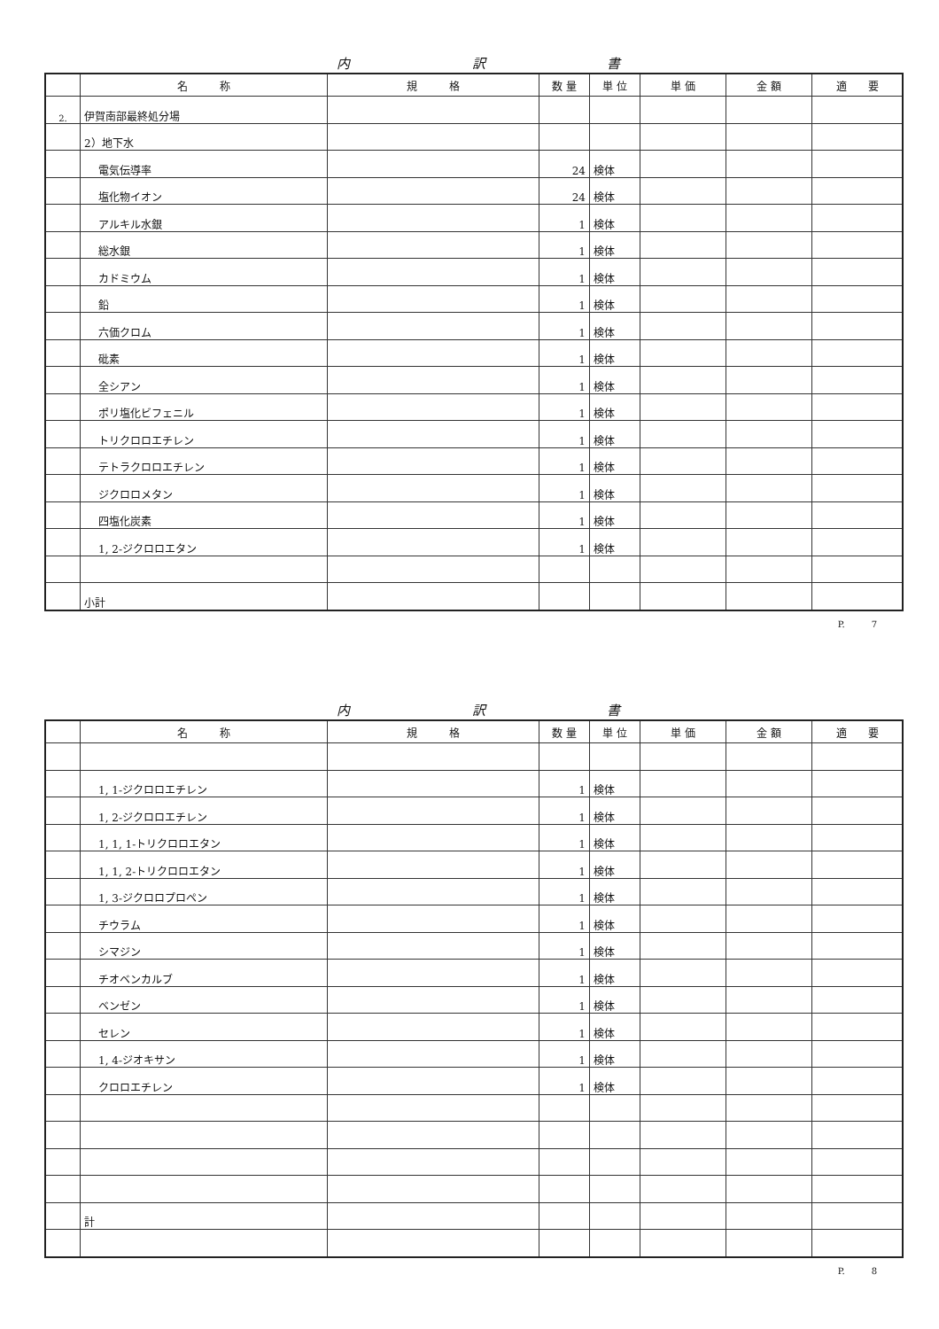内 訳 書
| | 名 称 | 規 格 | 数 量 | 単 位 | 単 価 | 金 額 | 適 要 |
| --- | --- | --- | --- | --- | --- | --- | --- |
| 2. | 伊賀南部最終処分場 | | | | | | |
| | 2）地下水 | | | | | | |
| | 電気伝導率 | | 24 | 検体 | | | |
| | 塩化物イオン | | 24 | 検体 | | | |
| | アルキル水銀 | | 1 | 検体 | | | |
| | 総水銀 | | 1 | 検体 | | | |
| | カドミウム | | 1 | 検体 | | | |
| | 鉛 | | 1 | 検体 | | | |
| | 六価クロム | | 1 | 検体 | | | |
| | 砒素 | | 1 | 検体 | | | |
| | 全シアン | | 1 | 検体 | | | |
| | ポリ塩化ビフェニル | | 1 | 検体 | | | |
| | トリクロロエチレン | | 1 | 検体 | | | |
| | テトラクロロエチレン | | 1 | 検体 | | | |
| | ジクロロメタン | | 1 | 検体 | | | |
| | 四塩化炭素 | | 1 | 検体 | | | |
| | 1, 2-ジクロロエタン | | 1 | 検体 | | | |
| | 小計 | | | | | | |
P.　　　7
内 訳 書
| | 名 称 | 規 格 | 数 量 | 単 位 | 単 価 | 金 額 | 適 要 |
| --- | --- | --- | --- | --- | --- | --- | --- |
| | 1, 1-ジクロロエチレン | | 1 | 検体 | | | |
| | 1, 2-ジクロロエチレン | | 1 | 検体 | | | |
| | 1, 1, 1-トリクロロエタン | | 1 | 検体 | | | |
| | 1, 1, 2-トリクロロエタン | | 1 | 検体 | | | |
| | 1, 3-ジクロロプロペン | | 1 | 検体 | | | |
| | チウラム | | 1 | 検体 | | | |
| | シマジン | | 1 | 検体 | | | |
| | チオベンカルブ | | 1 | 検体 | | | |
| | ベンゼン | | 1 | 検体 | | | |
| | セレン | | 1 | 検体 | | | |
| | 1, 4-ジオキサン | | 1 | 検体 | | | |
| | クロロエチレン | | 1 | 検体 | | | |
| | 計 | | | | | | |
P.　　　8